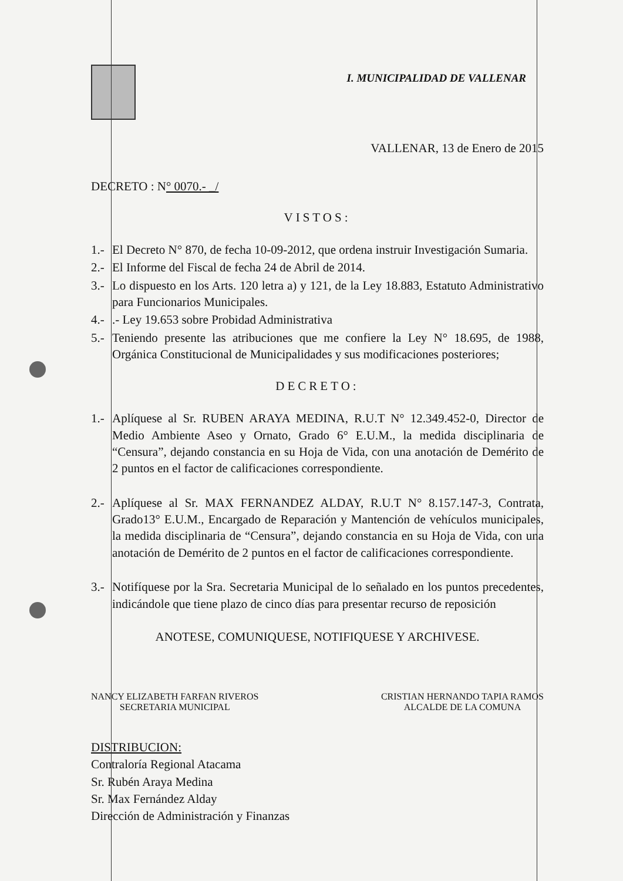I. MUNICIPALIDAD DE VALLENAR
VALLENAR, 13 de Enero de 2015
DECRETO : N° 0070.- _/
VISTOS:
1.- El Decreto N° 870, de fecha 10-09-2012, que ordena instruir Investigación Sumaria.
2.- El Informe del Fiscal de fecha 24 de Abril de 2014.
3.- Lo dispuesto en los Arts. 120 letra a) y 121, de la Ley 18.883, Estatuto Administrativo para Funcionarios Municipales.
4.-.- Ley 19.653 sobre Probidad Administrativa
5.- Teniendo presente las atribuciones que me confiere la Ley N° 18.695, de 1988, Orgánica Constitucional de Municipalidades y sus modificaciones posteriores;
DECRETO:
1.- Aplíquese al Sr. RUBEN ARAYA MEDINA, R.U.T N° 12.349.452-0, Director de Medio Ambiente Aseo y Ornato, Grado 6° E.U.M., la medida disciplinaria de “Censura”, dejando constancia en su Hoja de Vida, con una anotación de Demérito de 2 puntos en el factor de calificaciones correspondiente.
2.- Aplíquese al Sr. MAX FERNANDEZ ALDAY, R.U.T N° 8.157.147-3, Contrata, Grado13° E.U.M., Encargado de Reparación y Mantención de vehículos municipales, la medida disciplinaria de “Censura”, dejando constancia en su Hoja de Vida, con una anotación de Demérito de 2 puntos en el factor de calificaciones correspondiente.
3.- Notifíquese por la Sra. Secretaria Municipal de lo señalado en los puntos precedentes, indicándole que tiene plazo de cinco días para presentar recurso de reposición
ANOTESE, COMUNIQUESE, NOTIFIQUESE Y ARCHIVESE.
NANCY ELIZABETH FARFAN RIVEROS
SECRETARIA MUNICIPAL
CRISTIAN HERNANDO TAPIA RAMOS
ALCALDE DE LA COMUNA
DISTRIBUCION:
Contraloría Regional Atacama
Sr. Rubén Araya Medina
Sr. Max Fernández Alday
Dirección de Administración y Finanzas